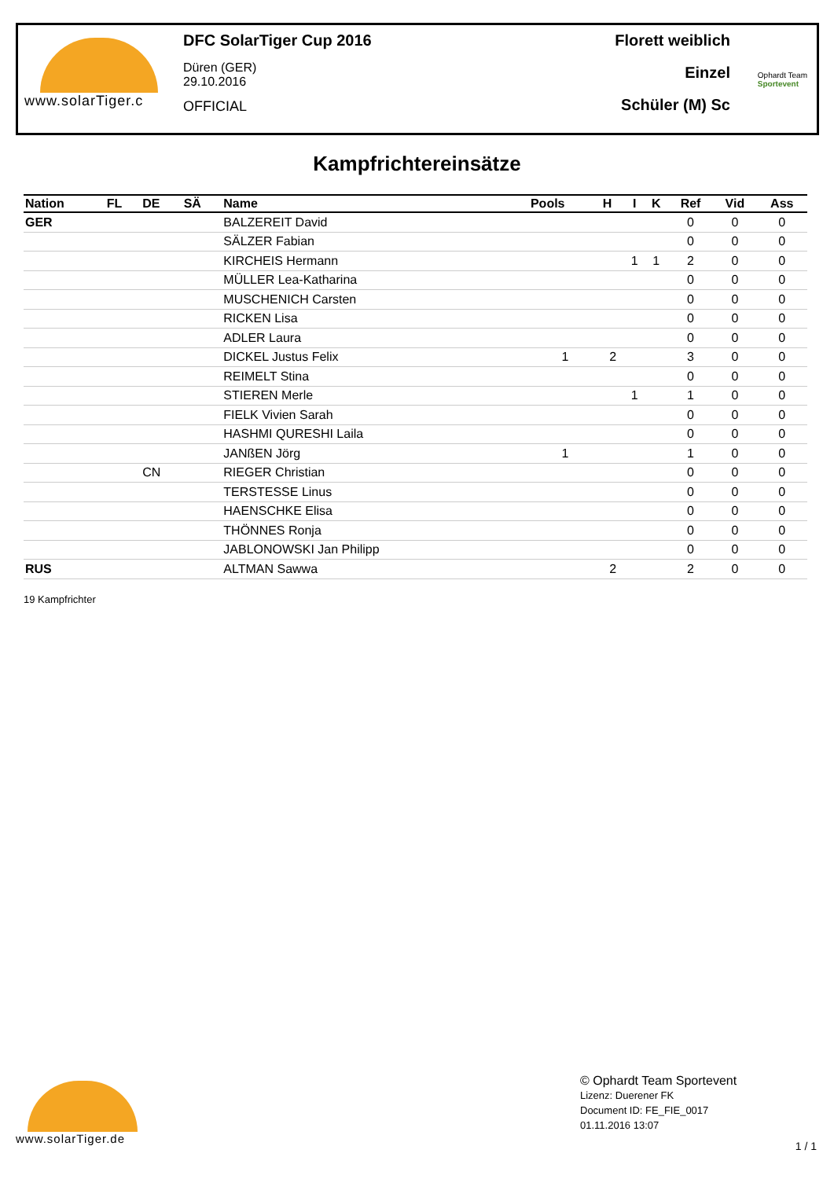www.solarTiger.c DFC SolarTiger Cup 2016
Düren (GER)
29.10.2016
OFFICIAL
Florett weiblich
Einzel
Schüler (M) Sc
Ophardt Team
Sportevent
Kampfrichtereinsätze
| Nation | FL | DE | SÄ | Name | Pools | H | I | K | Ref | Vid | Ass |
| --- | --- | --- | --- | --- | --- | --- | --- | --- | --- | --- | --- |
| GER | | | | BALZEREIT David | | | | | 0 | 0 | 0 |
| | | | | SÄLZER Fabian | | | | | 0 | 0 | 0 |
| | | | | KIRCHEIS Hermann | | | 1 | 1 | 2 | 0 | 0 |
| | | | | MÜLLER Lea-Katharina | | | | | 0 | 0 | 0 |
| | | | | MUSCHENICH Carsten | | | | | 0 | 0 | 0 |
| | | | | RICKEN Lisa | | | | | 0 | 0 | 0 |
| | | | | ADLER Laura | | | | | 0 | 0 | 0 |
| | | | | DICKEL Justus Felix | 1 | 2 | | | 3 | 0 | 0 |
| | | | | REIMELT Stina | | | | | 0 | 0 | 0 |
| | | | | STIEREN Merle | | | 1 | | 1 | 0 | 0 |
| | | | | FIELK Vivien Sarah | | | | | 0 | 0 | 0 |
| | | | | HASHMI QURESHI Laila | | | | | 0 | 0 | 0 |
| | | | | JANßEN Jörg | 1 | | | | 1 | 0 | 0 |
| | | CN | | RIEGER Christian | | | | | 0 | 0 | 0 |
| | | | | TERSTESSE Linus | | | | | 0 | 0 | 0 |
| | | | | HAENSCHKE Elisa | | | | | 0 | 0 | 0 |
| | | | | THÖNNES Ronja | | | | | 0 | 0 | 0 |
| | | | | JABLONOWSKI Jan Philipp | | | | | 0 | 0 | 0 |
| RUS | | | | ALTMAN Sawwa | | 2 | | | 2 | 0 | 0 |
19 Kampfrichter
www.solarTiger.de
© Ophardt Team Sportevent
Lizenz: Duerener FK
Document ID: FE_FIE_0017
01.11.2016 13:07
1 / 1